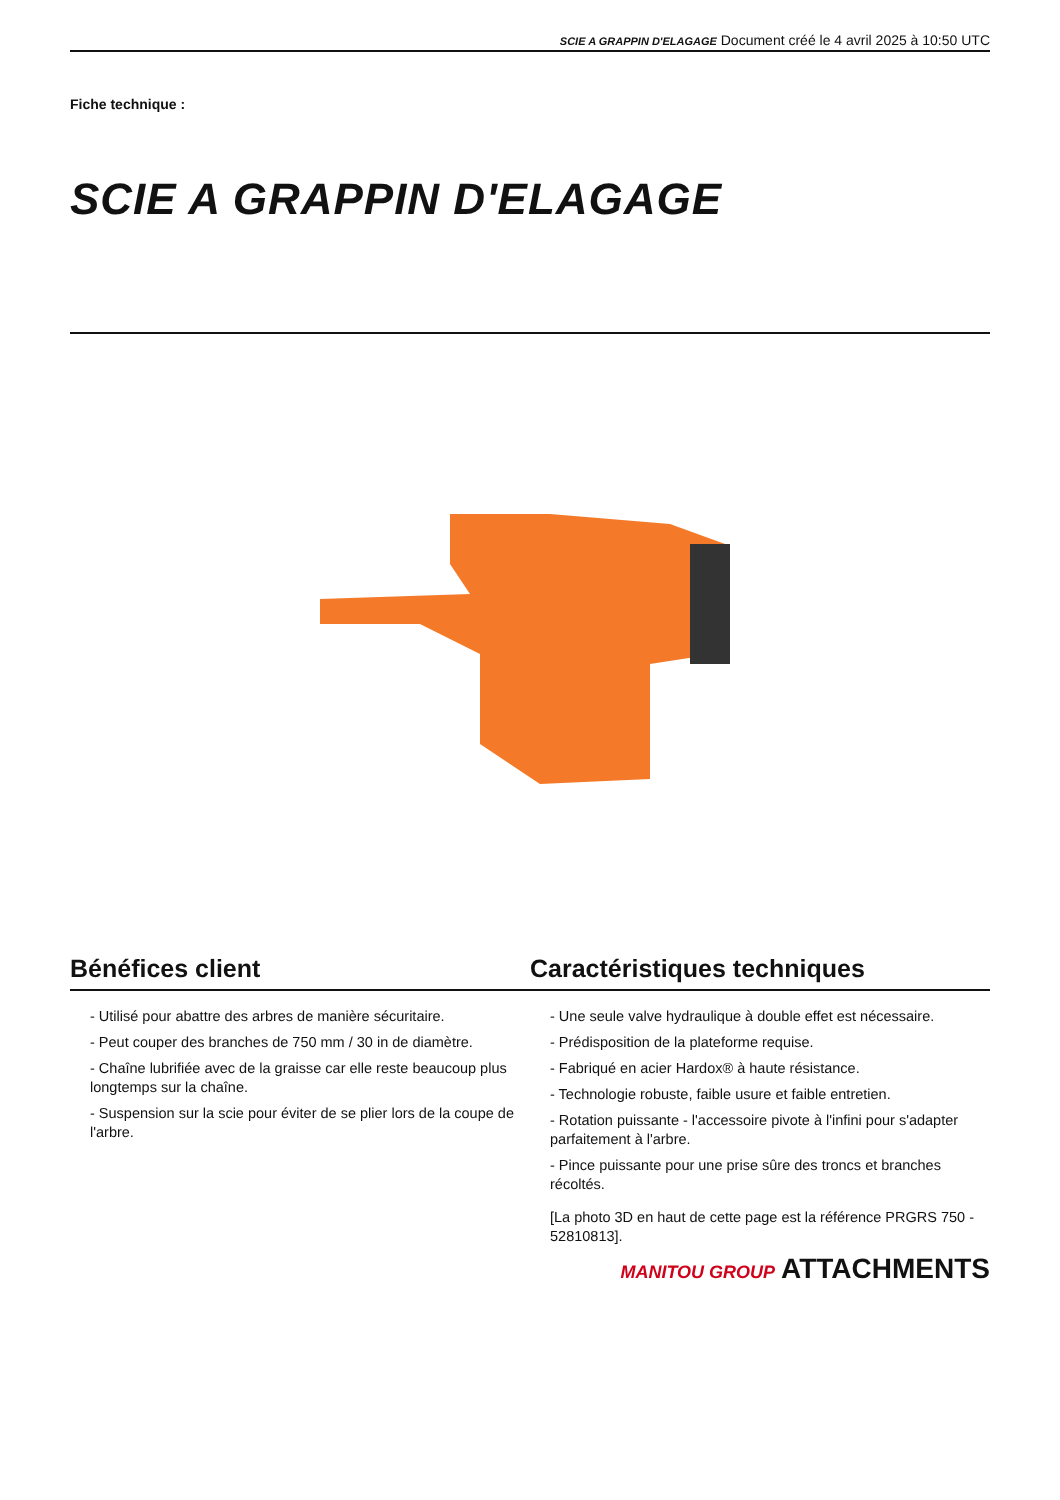SCIE A GRAPPIN D'ELAGAGE Document créé le 4 avril 2025 à 10:50 UTC
Fiche technique :
SCIE A GRAPPIN D'ELAGAGE
Bénéfices client Caractéristiques techniques
- Utilisé pour abattre des arbres de manière sécuritaire.
- Peut couper des branches de 750 mm / 30 in de diamètre.
- Chaîne lubrifiée avec de la graisse car elle reste beaucoup plus longtemps sur la chaîne.
- Suspension sur la scie pour éviter de se plier lors de la coupe de l'arbre.
- Une seule valve hydraulique à double effet est nécessaire.
- Prédisposition de la plateforme requise.
- Fabriqué en acier Hardox® à haute résistance.
- Technologie robuste, faible usure et faible entretien.
- Rotation puissante - l'accessoire pivote à l'infini pour s'adapter parfaitement à l'arbre.
- Pince puissante pour une prise sûre des troncs et branches récoltés.
[La photo 3D en haut de cette page est la référence PRGRS 750 - 52810813].
MANITOU GROUP ATTACHMENTS